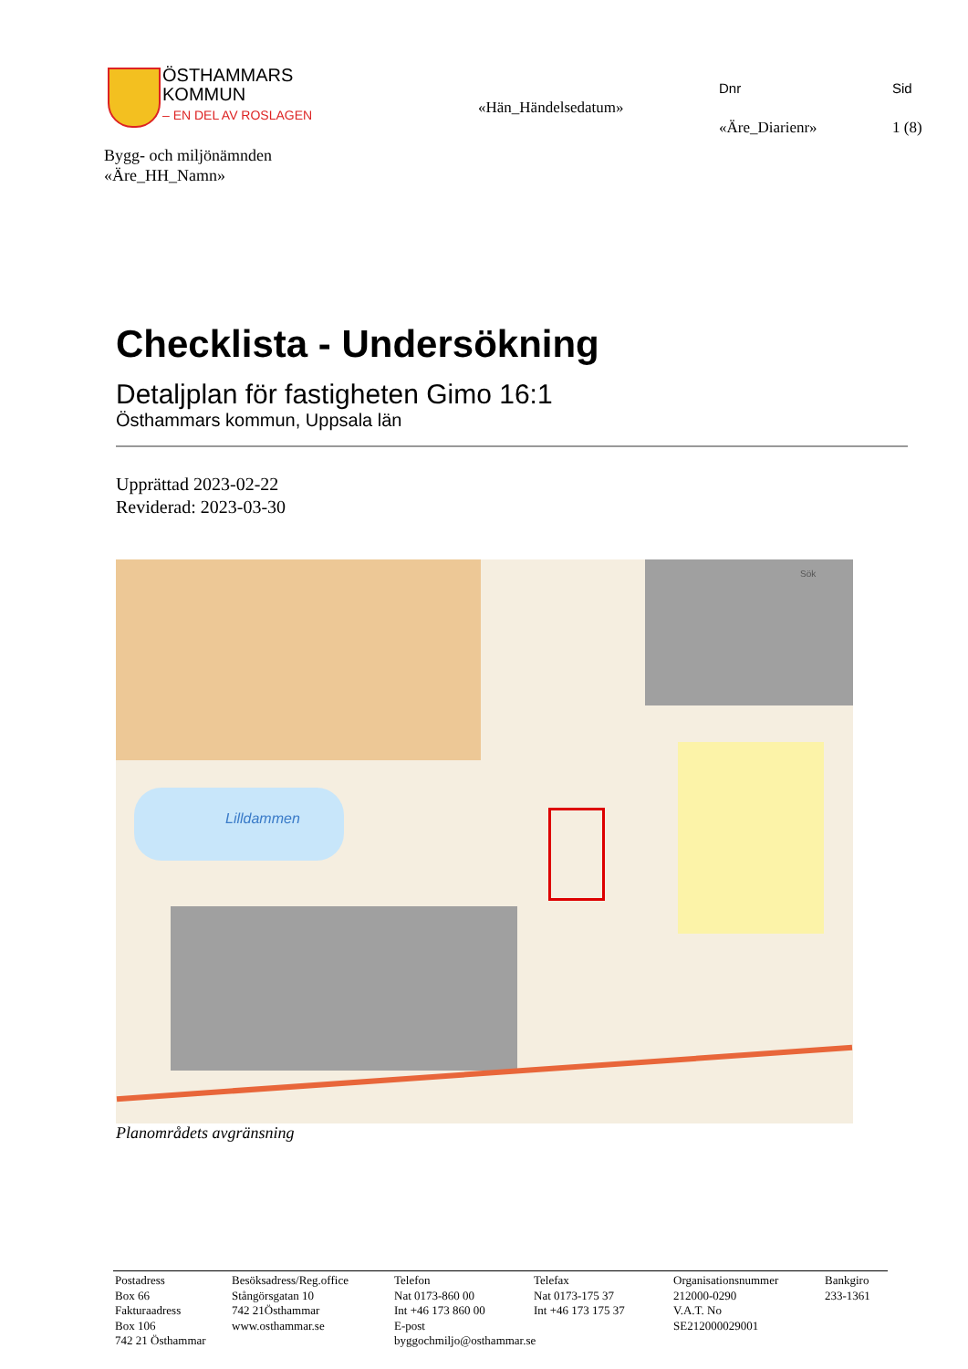ÖSTHAMMARS
KOMMUN
– EN DEL AV ROSLAGEN
Dnr Sid
«Hän_Händelsedatum»
«Äre_Diarienr» 1 (8)
Bygg- och miljönämnden
«Äre_HH_Namn»
Checklista - Undersökning
Detaljplan för fastigheten Gimo 16:1
Östhammars kommun, Uppsala län
Upprättad 2023-02-22
Reviderad: 2023-03-30
Lilldammen
Sök
Planområdets avgränsning
Postadress
Box 66
Fakturaadress
Box 106
742 21 Östhammar
Besöksadress/Reg.office
Stångörsgatan 10
742 21Östhammar
www.osthammar.se
Telefon
Nat 0173-860 00
Int +46 173 860 00
E-post
byggochmiljo@osthammar.se
Telefax
Nat 0173-175 37
Int +46 173 175 37
Organisationsnummer
212000-0290
V.A.T. No
SE212000029001
Bankgiro
233-1361